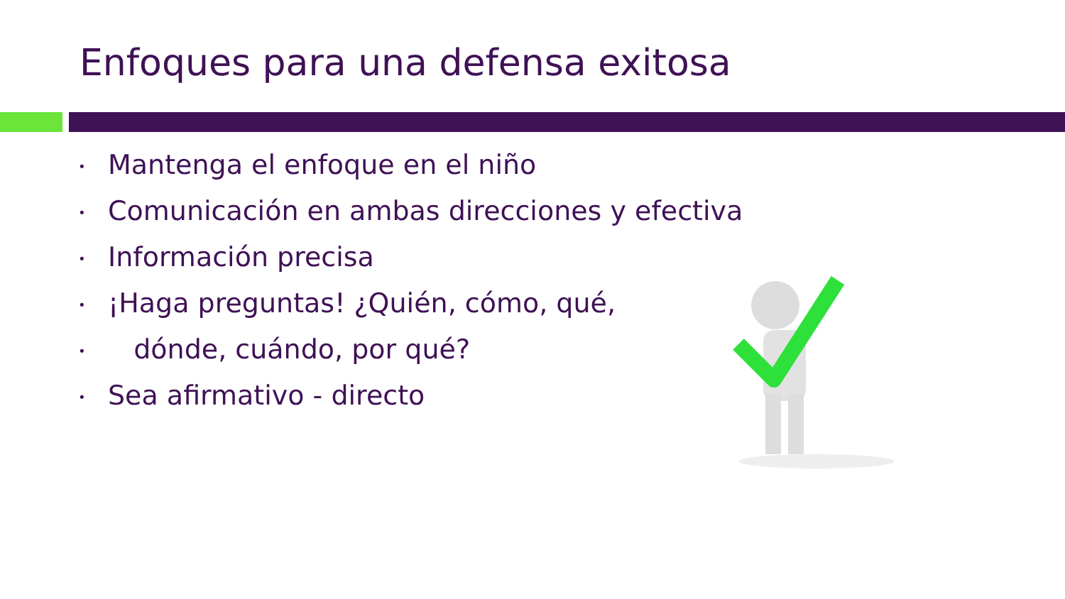Enfoques para una defensa exitosa
• Mantenga el enfoque en el niño
• Comunicación en ambas direcciones y efectiva
• Información precisa
• ¡Haga preguntas! ¿Quién, cómo, qué,
• dónde, cuándo, por qué?
• Sea afirmativo - directo